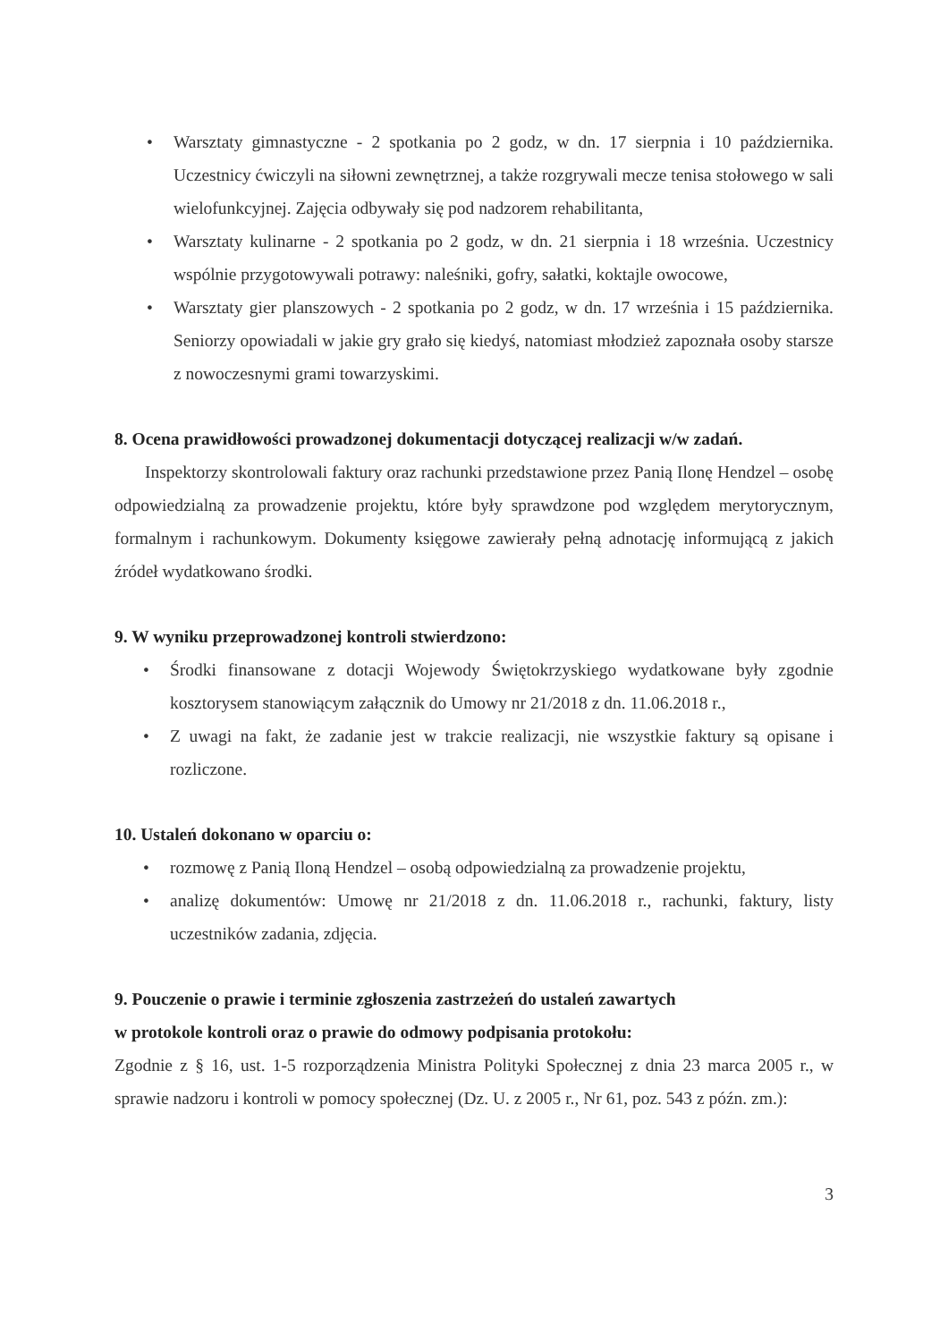• Warsztaty gimnastyczne - 2 spotkania po 2 godz, w dn. 17 sierpnia i 10 października. Uczestnicy ćwiczyli na siłowni zewnętrznej, a także rozgrywali mecze tenisa stołowego w sali wielofunkcyjnej. Zajęcia odbywały się pod nadzorem rehabilitanta,
• Warsztaty kulinarne - 2 spotkania po 2 godz, w dn. 21 sierpnia i 18 września. Uczestnicy wspólnie przygotowywali potrawy: naleśniki, gofry, sałatki, koktajle owocowe,
• Warsztaty gier planszowych - 2 spotkania po 2 godz, w dn. 17 września i 15 października. Seniorzy opowiadali w jakie gry grało się kiedyś, natomiast młodzież zapoznała osoby starsze z nowoczesnymi grami towarzyskimi.
8. Ocena prawidłowości prowadzonej dokumentacji dotyczącej realizacji w/w zadań.
Inspektorzy skontrolowali faktury oraz rachunki przedstawione przez Panią Ilonę Hendzel – osobę odpowiedzialną za prowadzenie projektu, które były sprawdzone pod względem merytorycznym, formalnym i rachunkowym. Dokumenty księgowe zawierały pełną adnotację informującą z jakich źródeł wydatkowano środki.
9. W wyniku przeprowadzonej kontroli stwierdzono:
• Środki finansowane z dotacji Wojewody Świętokrzyskiego wydatkowane były zgodnie kosztorysem stanowiącym załącznik do Umowy nr 21/2018 z dn. 11.06.2018 r.,
• Z uwagi na fakt, że zadanie jest w trakcie realizacji, nie wszystkie faktury są opisane i rozliczone.
10. Ustaleń dokonano w oparciu o:
• rozmowę z Panią Iloną Hendzel – osobą odpowiedzialną za prowadzenie projektu,
• analizę dokumentów: Umowę nr 21/2018 z dn. 11.06.2018 r., rachunki, faktury, listy uczestników zadania, zdjęcia.
9. Pouczenie o prawie i terminie zgłoszenia zastrzeżeń do ustaleń zawartych
w protokole kontroli oraz o prawie do odmowy podpisania protokołu:
Zgodnie z § 16, ust. 1-5 rozporządzenia Ministra Polityki Społecznej z dnia 23 marca 2005 r., w sprawie nadzoru i kontroli w pomocy społecznej (Dz. U. z 2005 r., Nr 61, poz. 543 z późn. zm.):
3